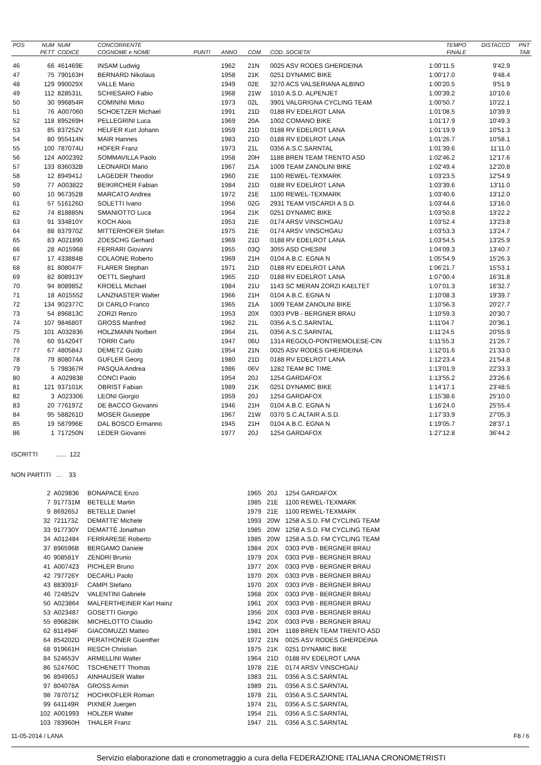| POS | NUM | NUM | CONCORRENTE | | | | | TEMPO | DISTACCO | PNT |
| --- | --- | --- | --- | --- | --- | --- | --- | --- | --- | --- |
| | PETT | CODICE | COGNOME e NOME | PUNTI | ANNO | COM | COD. SOCIETA' | FINALE | | TAB |
| 46 | 66 | 461469E | INSAM Ludwig | | 1962 | 21N | 0025 ASV RODES GHERDEINA | 1:00'11.5 | 9'42.9 | |
| 47 | 75 | 790163H | BERNARD Nikolaus | | 1958 | 21K | 0251 DYNAMIC BIKE | 1:00'17.0 | 9'48.4 | |
| 48 | 129 | 990029X | VALLE Mario | | 1949 | 02E | 3270 ACS VALSERIANA ALBINO | 1:00'20.5 | 9'51.9 | |
| 49 | 112 | 828531L | SCHIESARO Fabio | | 1968 | 21W | 1010 A.S.D. ALPENJET | 1:00'39.2 | 10'10.6 | |
| 50 | 30 | 996854R | COMININI Mirko | | 1973 | 02L | 3901 VALGRIGNA CYCLING TEAM | 1:00'50.7 | 10'22.1 | |
| 51 | 76 | A007060 | SCHOETZER Michael | | 1991 | 21D | 0188 RV EDELROT LANA | 1:01'08.5 | 10'39.9 | |
| 52 | 118 | 895269H | PELLEGRINI Luca | | 1969 | 20A | 1002 COMANO BIKE | 1:01'17.9 | 10'49.3 | |
| 53 | 85 | 837252V | HELFER Kurt Johann | | 1959 | 21D | 0188 RV EDELROT LANA | 1:01'19.9 | 10'51.3 | |
| 54 | 80 | 955414N | MAIR Hannes | | 1983 | 21D | 0188 RV EDELROT LANA | 1:01'26.7 | 10'58.1 | |
| 55 | 100 | 787074U | HOFER Franz | | 1973 | 21L | 0356 A.S.C.SARNTAL | 1:01'39.6 | 11'11.0 | |
| 56 | 124 | A002392 | SOMMAVILLA Paolo | | 1958 | 20H | 1188 BREN TEAM TRENTO ASD | 1:02'46.2 | 12'17.6 | |
| 57 | 133 | 836032B | LEONARDI Mario | | 1967 | 21A | 1009 TEAM ZANOLINI BIKE | 1:02'49.4 | 12'20.8 | |
| 58 | 12 | 894941J | LAGEDER Theodor | | 1960 | 21E | 1100 REWEL-TEXMARK | 1:03'23.5 | 12'54.9 | |
| 59 | 77 | A003822 | BEIKIRCHER Fabian | | 1984 | 21D | 0188 RV EDELROT LANA | 1:03'39.6 | 13'11.0 | |
| 60 | 10 | 967352B | MARCATO Andrea | | 1972 | 21E | 1100 REWEL-TEXMARK | 1:03'40.6 | 13'12.0 | |
| 61 | 57 | 516126D | SOLETTI Ivano | | 1956 | 02G | 2931 TEAM VISCARDI A.S.D. | 1:03'44.6 | 13'16.0 | |
| 62 | 74 | 818885N | SMANIOTTO Luca | | 1964 | 21K | 0251 DYNAMIC BIKE | 1:03'50.8 | 13'22.2 | |
| 63 | 91 | 334810Y | KOCH Alois | | 1953 | 21E | 0174 ARSV VINSCHGAU | 1:03'52.4 | 13'23.8 | |
| 64 | 88 | 837970Z | MITTERHOFER Stefan | | 1975 | 21E | 0174 ARSV VINSCHGAU | 1:03'53.3 | 13'24.7 | |
| 65 | 83 | A021890 | ZOESCHG Gerhard | | 1969 | 21D | 0188 RV EDELROT LANA | 1:03'54.5 | 13'25.9 | |
| 66 | 28 | A015968 | FERRARI Giovanni | | 1955 | 03Q | 3055 ASD CHESINI | 1:04'09.3 | 13'40.7 | |
| 67 | 17 | 433884B | COLAONE Roberto | | 1969 | 21H | 0104 A.B.C. EGNA N | 1:05'54.9 | 15'26.3 | |
| 68 | 81 | 808047F | FLARER Stephan | | 1971 | 21D | 0188 RV EDELROT LANA | 1:06'21.7 | 15'53.1 | |
| 69 | 82 | 808913Y | OETTL Sieghard | | 1965 | 21D | 0188 RV EDELROT LANA | 1:07'00.4 | 16'31.8 | |
| 70 | 94 | 808985Z | KROELL Michael | | 1984 | 21U | 1143 SC MERAN ZORZI KAELTET | 1:07'01.3 | 16'32.7 | |
| 71 | 18 | A015552 | LANZNASTER Walter | | 1966 | 21H | 0104 A.B.C. EGNA N | 1:10'08.3 | 19'39.7 | |
| 72 | 134 | 902377C | DI CARLO Franco | | 1965 | 21A | 1009 TEAM ZANOLINI BIKE | 1:10'56.3 | 20'27.7 | |
| 73 | 54 | 896813C | ZORZI Renzo | | 1953 | 20X | 0303 PVB - BERGNER BRAU | 1:10'59.3 | 20'30.7 | |
| 74 | 107 | 984680T | GROSS Manfred | | 1962 | 21L | 0356 A.S.C.SARNTAL | 1:11'04.7 | 20'36.1 | |
| 75 | 101 | A032836 | HOLZMANN Norbert | | 1964 | 21L | 0356 A.S.C.SARNTAL | 1:11'24.5 | 20'55.9 | |
| 76 | 60 | 914204T | TORRI Carlo | | 1947 | 06U | 1314 REGOLO-PONTREMOLESE-CIN | 1:11'55.3 | 21'26.7 | |
| 77 | 67 | 480584J | DEMETZ Guido | | 1954 | 21N | 0025 ASV RODES GHERDEINA | 1:12'01.6 | 21'33.0 | |
| 78 | 79 | 808074A | GUFLER Georg | | 1980 | 21D | 0188 RV EDELROT LANA | 1:12'23.4 | 21'54.8 | |
| 79 | 5 | 798367R | PASQUA Andrea | | 1986 | 06V | 1282 TEAM BC TIME | 1:13'01.9 | 22'33.3 | |
| 80 | 4 | A029838 | CONCI Paolo | | 1954 | 20J | 1254 GARDAFOX | 1:13'55.2 | 23'26.6 | |
| 81 | 121 | 937101K | OBRIST Fabian | | 1989 | 21K | 0251 DYNAMIC BIKE | 1:14'17.1 | 23'48.5 | |
| 82 | 3 | A023306 | LEONI Giorgio | | 1959 | 20J | 1254 GARDAFOX | 1:15'38.6 | 25'10.0 | |
| 83 | 20 | 776197Z | DE BACCO Giovanni | | 1946 | 21H | 0104 A.B.C. EGNA N | 1:16'24.0 | 25'55.4 | |
| 84 | 95 | 588261D | MOSER Giuseppe | | 1967 | 21W | 0370 S.C.ALTAIR A.S.D. | 1:17'33.9 | 27'05.3 | |
| 85 | 19 | 587996E | DAL BOSCO Ermanno | | 1945 | 21H | 0104 A.B.C. EGNA N | 1:19'05.7 | 28'37.1 | |
| 86 | 1 | 717250N | LEDER Giovanni | | 1977 | 20J | 1254 GARDAFOX | 1:27'12.8 | 36'44.2 | |
ISCRITTI ...... 122
NON PARTITI ... 33
| | 2 | A029836 | BONAPACE Enzo | | 1965 | 20J | 1254 GARDAFOX | |
| | 7 | 917731M | BETELLE Martin | | 1985 | 21E | 1100 REWEL-TEXMARK | |
| | 9 | 869265J | BETELLE Daniel | | 1979 | 21E | 1100 REWEL-TEXMARK | |
| | 32 | 721173Z | DEMATTE' Michele | | 1993 | 20W | 1258 A.S.D. FM CYCLING TEAM | |
| | 33 | 917730Y | DEMATTÉ Jonathan | | 1985 | 20W | 1258 A.S.D. FM CYCLING TEAM | |
| | 34 | A012484 | FERRARESE Roberto | | 1985 | 20W | 1258 A.S.D. FM CYCLING TEAM | |
| | 37 | 896596B | BERGAMO Daniele | | 1984 | 20X | 0303 PVB - BERGNER BRAU | |
| | 40 | 908581Y | ZENDRI Brunio | | 1979 | 20X | 0303 PVB - BERGNER BRAU | |
| | 41 | A007423 | PICHLER Bruno | | 1977 | 20X | 0303 PVB - BERGNER BRAU | |
| | 42 | 797726Y | DECARLI Paolo | | 1970 | 20X | 0303 PVB - BERGNER BRAU | |
| | 43 | 883091F | CAMPI Stefano | | 1970 | 20X | 0303 PVB - BERGNER BRAU | |
| | 46 | 724852V | VALENTINI Gabriele | | 1968 | 20X | 0303 PVB - BERGNER BRAU | |
| | 50 | A023864 | MALFERTHEINER Karl Hainz | | 1961 | 20X | 0303 PVB - BERGNER BRAU | |
| | 53 | A023487 | GOSETTI Giorgio | | 1956 | 20X | 0303 PVB - BERGNER BRAU | |
| | 55 | 896828K | MICHELOTTO Claudio | | 1942 | 20X | 0303 PVB - BERGNER BRAU | |
| | 62 | 811494F | GIACOMUZZI Matteo | | 1981 | 20H | 1188 BREN TEAM TRENTO ASD | |
| | 64 | 854202D | PERATHONER Guenther | | 1972 | 21N | 0025 ASV RODES GHERDEINA | |
| | 68 | 919661H | RESCH Christian | | 1975 | 21K | 0251 DYNAMIC BIKE | |
| | 84 | 524653V | ARMELLINI Walter | | 1964 | 21D | 0188 RV EDELROT LANA | |
| | 86 | 524760C | TSCHENETT Thomas | | 1978 | 21E | 0174 ARSV VINSCHGAU | |
| | 96 | 894965J | AINHAUSER Walter | | 1983 | 21L | 0356 A.S.C.SARNTAL | |
| | 97 | 804078A | GROSS Armin | | 1989 | 21L | 0356 A.S.C.SARNTAL | |
| | 98 | 787071Z | HOCHKOFLER Roman | | 1978 | 21L | 0356 A.S.C.SARNTAL | |
| | 99 | 641149R | PIXNER Juergen | | 1974 | 21L | 0356 A.S.C.SARNTAL | |
| | 102 | A001993 | HOLZER Walter | | 1954 | 21L | 0356 A.S.C.SARNTAL | |
| | 103 | 783960H | THALER Franz | | 1947 | 21L | 0356 A.S.C.SARNTAL | |
11-05-2014 / LANA F8 / 6
Servizio elaborazione dati e cronometraggio a cura della FEDERAZIONE ITALIANA CRONOMETRISTI